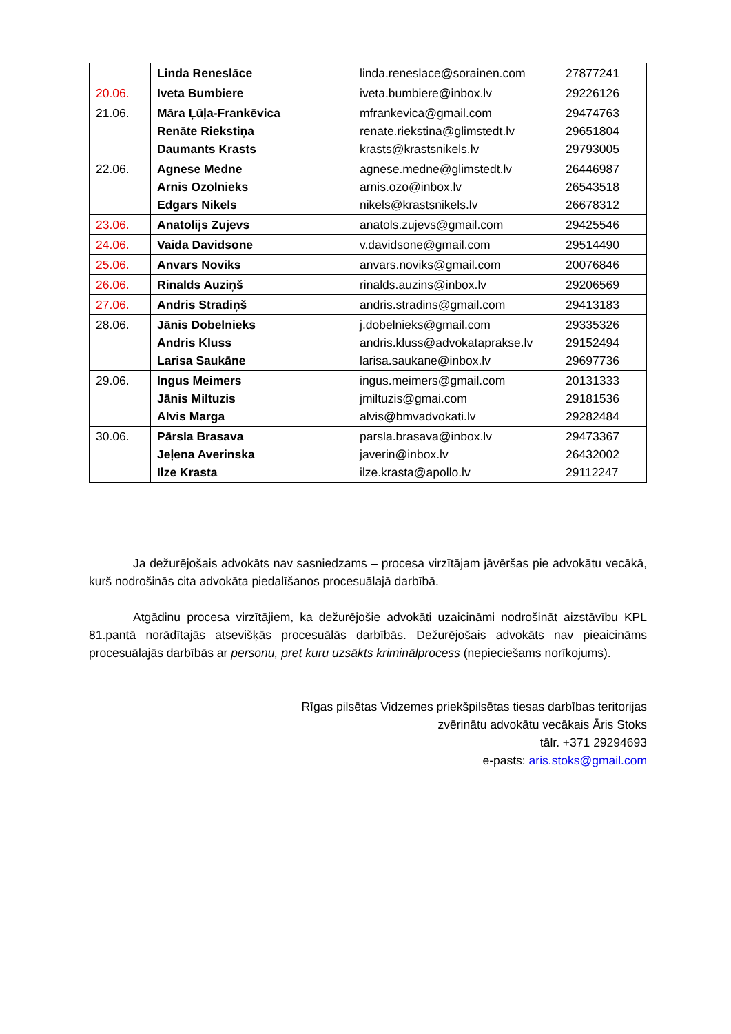| | Linda Reneslāce | linda.reneslace@sorainen.com | 27877241 |
| 20.06. | Iveta Bumbiere | iveta.bumbiere@inbox.lv | 29226126 |
| 21.06. | Māra Ļūļa-Frankēvica Renāte Riekstiņa Daumants Krasts | mfrankevica@gmail.com renate.riekstina@glimstedt.lv krasts@krastsnikels.lv | 29474763 29651804 29793005 |
| 22.06. | Agnese Medne Arnis Ozolnieks Edgars Nikels | agnese.medne@glimstedt.lv arnis.ozo@inbox.lv nikels@krastsnikels.lv | 26446987 26543518 26678312 |
| 23.06. | Anatolijs Zujevs | anatols.zujevs@gmail.com | 29425546 |
| 24.06. | Vaida Davidsone | v.davidsone@gmail.com | 29514490 |
| 25.06. | Anvars Noviks | anvars.noviks@gmail.com | 20076846 |
| 26.06. | Rinalds Auziņš | rinalds.auzins@inbox.lv | 29206569 |
| 27.06. | Andris Stradiņš | andris.stradins@gmail.com | 29413183 |
| 28.06. | Jānis Dobelnieks Andris Kluss Larisa Saukāne | j.dobelnieks@gmail.com andris.kluss@advokataprakse.lv larisa.saukane@inbox.lv | 29335326 29152494 29697736 |
| 29.06. | Ingus Meimers Jānis Miltuzis Alvis Marga | ingus.meimers@gmail.com jmiltuzis@gmai.com alvis@bmvadvokati.lv | 20131333 29181536 29282484 |
| 30.06. | Pārsla Brasava Jeļena Averinska Ilze Krasta | parsla.brasava@inbox.lv javerin@inbox.lv ilze.krasta@apollo.lv | 29473367 26432002 29112247 |
Ja dežurējošais advokāts nav sasniedzams – procesa virzītājam jāvēršas pie advokātu vecākā, kurš nodrošinās cita advokāta piedalīšanos procesuālajā darbībā.
Atgādinu procesa virzītājiem, ka dežurējošie advokāti uzaicināmi nodrošināt aizstāvību KPL 81.pantā norādītajās atsevišķās procesuālās darbībās. Dežurējošais advokāts nav pieaicināms procesuālajās darbībās ar personu, pret kuru uzsākts kriminālprocess (nepieciešams norīkojums).
Rīgas pilsētas Vidzemes priekšpilsētas tiesas darbības teritorijas
zvērinātu advokātu vecākais Āris Stoks
tālr. +371 29294693
e-pasts: aris.stoks@gmail.com